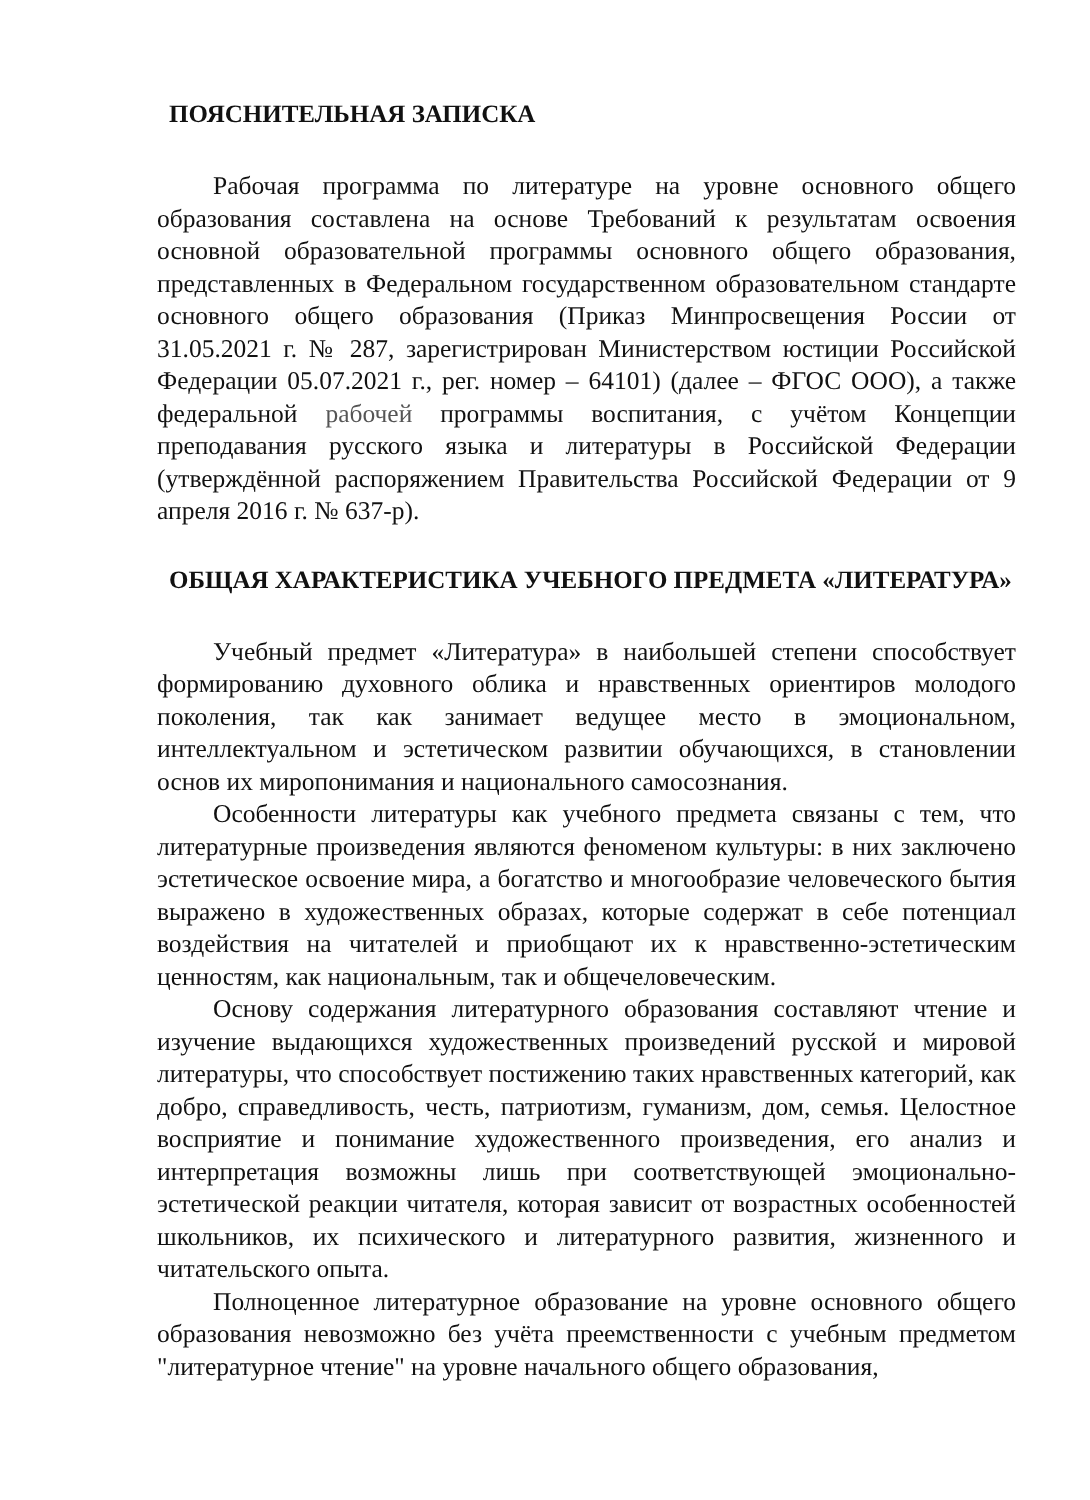ПОЯСНИТЕЛЬНАЯ ЗАПИСКА
Рабочая программа по литературе на уровне основного общего образования составлена на основе Требований к результатам освоения основной образовательной программы основного общего образования, представленных в Федеральном государственном образовательном стандарте основного общего образования (Приказ Минпросвещения России от 31.05.2021 г. № 287, зарегистрирован Министерством юстиции Российской Федерации 05.07.2021 г., рег. номер – 64101) (далее – ФГОС ООО), а также федеральной рабочей программы воспитания, с учётом Концепции преподавания русского языка и литературы в Российской Федерации (утверждённой распоряжением Правительства Российской Федерации от 9 апреля 2016 г. № 637-р).
ОБЩАЯ ХАРАКТЕРИСТИКА УЧЕБНОГО ПРЕДМЕТА «ЛИТЕРАТУРА»
Учебный предмет «Литература» в наибольшей степени способствует формированию духовного облика и нравственных ориентиров молодого поколения, так как занимает ведущее место в эмоциональном, интеллектуальном и эстетическом развитии обучающихся, в становлении основ их миропонимания и национального самосознания.
Особенности литературы как учебного предмета связаны с тем, что литературные произведения являются феноменом культуры: в них заключено эстетическое освоение мира, а богатство и многообразие человеческого бытия выражено в художественных образах, которые содержат в себе потенциал воздействия на читателей и приобщают их к нравственно-эстетическим ценностям, как национальным, так и общечеловеческим.
Основу содержания литературного образования составляют чтение и изучение выдающихся художественных произведений русской и мировой литературы, что способствует постижению таких нравственных категорий, как добро, справедливость, честь, патриотизм, гуманизм, дом, семья. Целостное восприятие и понимание художественного произведения, его анализ и интерпретация возможны лишь при соответствующей эмоционально-эстетической реакции читателя, которая зависит от возрастных особенностей школьников, их психического и литературного развития, жизненного и читательского опыта.
Полноценное литературное образование на уровне основного общего образования невозможно без учёта преемственности с учебным предметом "литературное чтение" на уровне начального общего образования,